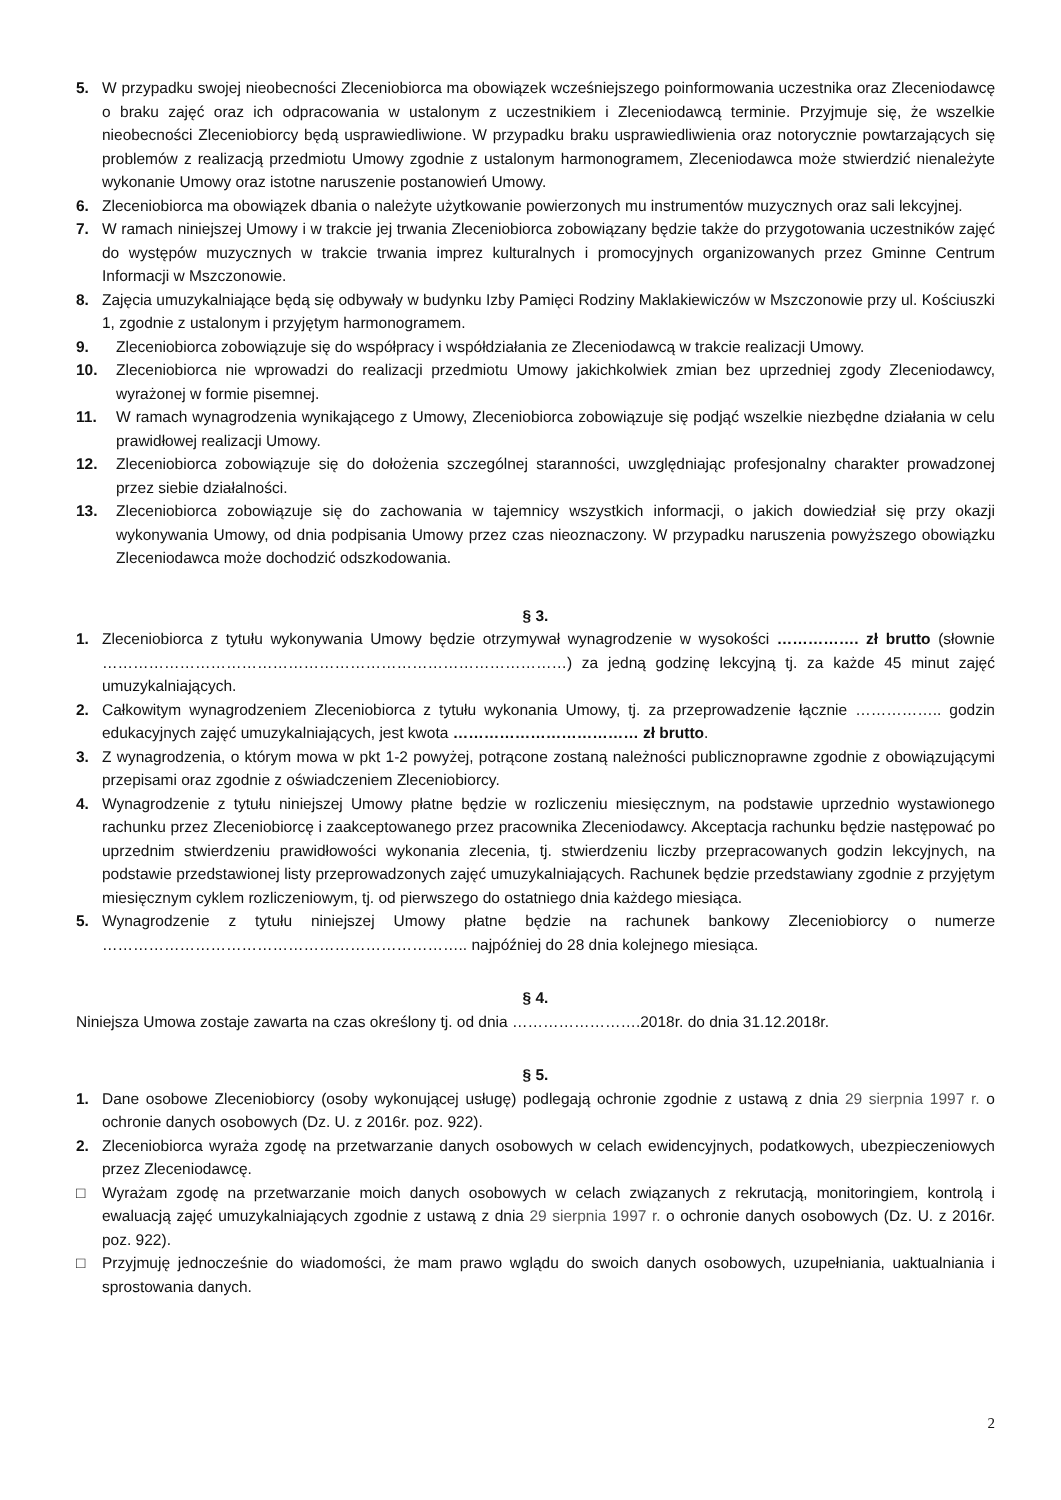5. W przypadku swojej nieobecności Zleceniobiorca ma obowiązek wcześniejszego poinformowania uczestnika oraz Zleceniodawcę o braku zajęć oraz ich odpracowania w ustalonym z uczestnikiem i Zleceniodawcą terminie. Przyjmuje się, że wszelkie nieobecności Zleceniobiorcy będą usprawiedliwione. W przypadku braku usprawiedliwienia oraz notorycznie powtarzających się problemów z realizacją przedmiotu Umowy zgodnie z ustalonym harmonogramem, Zleceniodawca może stwierdzić nienależyte wykonanie Umowy oraz istotne naruszenie postanowień Umowy.
6. Zleceniobiorca ma obowiązek dbania o należyte użytkowanie powierzonych mu instrumentów muzycznych oraz sali lekcyjnej.
7. W ramach niniejszej Umowy i w trakcie jej trwania Zleceniobiorca zobowiązany będzie także do przygotowania uczestników zajęć do występów muzycznych w trakcie trwania imprez kulturalnych i promocyjnych organizowanych przez Gminne Centrum Informacji w Mszczonowie.
8. Zajęcia umuzykalniające będą się odbywały w budynku Izby Pamięci Rodziny Maklakiewiczów w Mszczonowie przy ul. Kościuszki 1, zgodnie z ustalonym i przyjętym harmonogramem.
9. Zleceniobiorca zobowiązuje się do współpracy i współdziałania ze Zleceniodawcą w trakcie realizacji Umowy.
10. Zleceniobiorca nie wprowadzi do realizacji przedmiotu Umowy jakichkolwiek zmian bez uprzedniej zgody Zleceniodawcy, wyrażonej w formie pisemnej.
11. W ramach wynagrodzenia wynikającego z Umowy, Zleceniobiorca zobowiązuje się podjąć wszelkie niezbędne działania w celu prawidłowej realizacji Umowy.
12. Zleceniobiorca zobowiązuje się do dołożenia szczególnej staranności, uwzględniając profesjonalny charakter prowadzonej przez siebie działalności.
13. Zleceniobiorca zobowiązuje się do zachowania w tajemnicy wszystkich informacji, o jakich dowiedział się przy okazji wykonywania Umowy, od dnia podpisania Umowy przez czas nieoznaczony. W przypadku naruszenia powyższego obowiązku Zleceniodawca może dochodzić odszkodowania.
§ 3.
1. Zleceniobiorca z tytułu wykonywania Umowy będzie otrzymywał wynagrodzenie w wysokości ……………. zł brutto (słownie ………………………………………………………………………………) za jedną godzinę lekcyjną tj. za każde 45 minut zajęć umuzykalniających.
2. Całkowitym wynagrodzeniem Zleceniobiorca z tytułu wykonania Umowy, tj. za przeprowadzenie łącznie …………….. godzin edukacyjnych zajęć umuzykalniających, jest kwota ……………………………… zł brutto.
3. Z wynagrodzenia, o którym mowa w pkt 1-2 powyżej, potrącone zostaną należności publicznoprawne zgodnie z obowiązującymi przepisami oraz zgodnie z oświadczeniem Zleceniobiorcy.
4. Wynagrodzenie z tytułu niniejszej Umowy płatne będzie w rozliczeniu miesięcznym, na podstawie uprzednio wystawionego rachunku przez Zleceniobiorcę i zaakceptowanego przez pracownika Zleceniodawcy. Akceptacja rachunku będzie następować po uprzednim stwierdzeniu prawidłowości wykonania zlecenia, tj. stwierdzeniu liczby przepracowanych godzin lekcyjnych, na podstawie przedstawionej listy przeprowadzonych zajęć umuzykalniających. Rachunek będzie przedstawiany zgodnie z przyjętym miesięcznym cyklem rozliczeniowym, tj. od pierwszego do ostatniego dnia każdego miesiąca.
5. Wynagrodzenie z tytułu niniejszej Umowy płatne będzie na rachunek bankowy Zleceniobiorcy o numerze …………………………………………………………….. najpóźniej do 28 dnia kolejnego miesiąca.
§ 4.
Niniejsza Umowa zostaje zawarta na czas określony tj. od dnia …………………….2018r. do dnia 31.12.2018r.
§ 5.
1. Dane osobowe Zleceniobiorcy (osoby wykonującej usługę) podlegają ochronie zgodnie z ustawą z dnia 29 sierpnia 1997 r. o ochronie danych osobowych (Dz. U. z 2016r. poz. 922).
2. Zleceniobiorca wyraża zgodę na przetwarzanie danych osobowych w celach ewidencyjnych, podatkowych, ubezpieczeniowych przez Zleceniodawcę.
□ Wyrażam zgodę na przetwarzanie moich danych osobowych w celach związanych z rekrutacją, monitoringiem, kontrolą i ewaluacją zajęć umuzykalniających zgodnie z ustawą z dnia 29 sierpnia 1997 r. o ochronie danych osobowych (Dz. U. z 2016r. poz. 922).
□ Przyjmuję jednocześnie do wiadomości, że mam prawo wglądu do swoich danych osobowych, uzupełniania, uaktualniania i sprostowania danych.
2